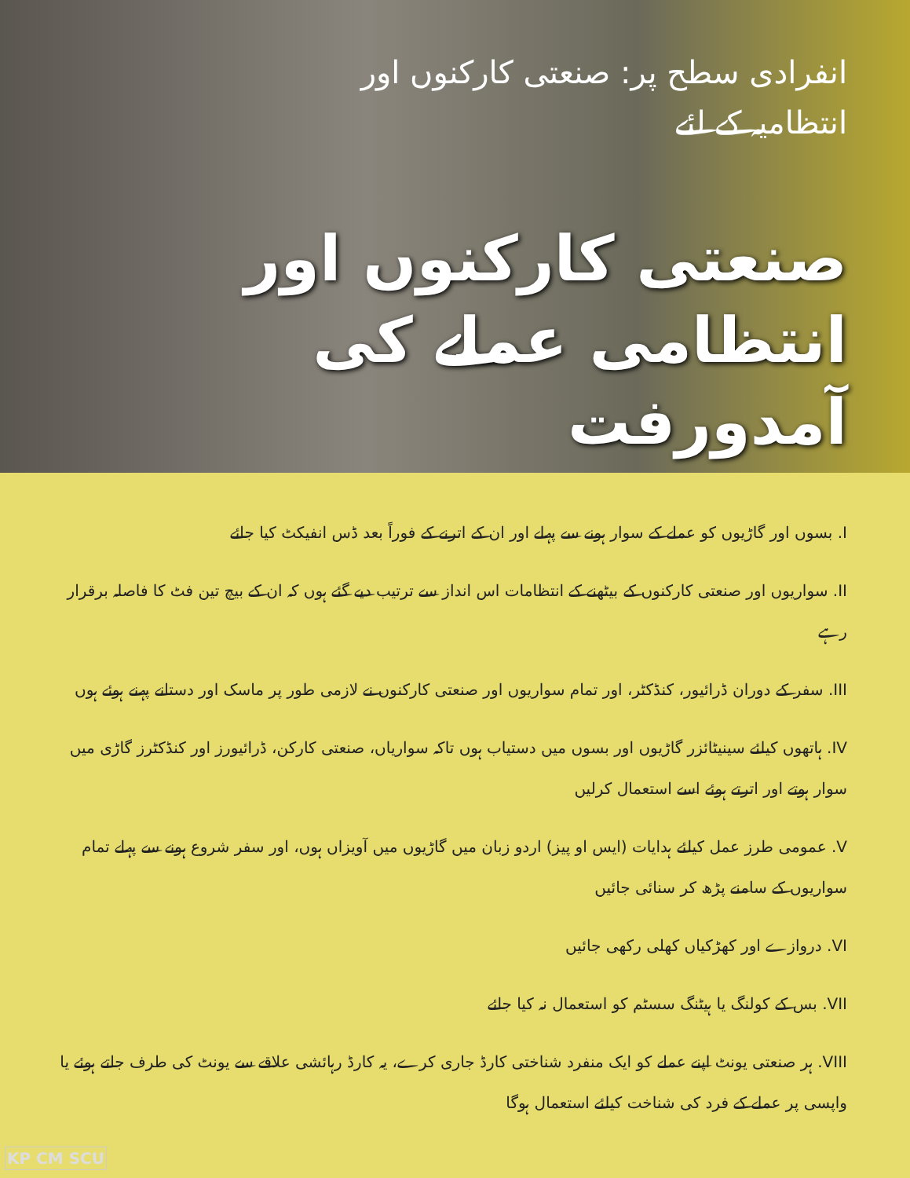انفرادی سطح پر: صنعتی کارکنوں اور
انتظامیہ کے لئے
صنعتی کارکنوں اور انتظامی عملے کی آمدورفت
I. بسوں اور گاڑیوں کو عملے کے سوار ہونے سے پہلے اور ان کے اترنے کے فوراً بعد ڈس انفیکٹ کیا جائے
II. سواریوں اور صنعتی کارکنوں کے بیٹھنے کے انتظامات اس انداز سے ترتیب دیے گئے ہوں کہ ان کے بیچ تین فٹ کا فاصلہ برقرار رہے
III. سفر کے دوران ڈرائیور، کنڈکٹر، اور تمام سواریوں اور صنعتی کارکنوں نے لازمی طور پر ماسک اور دستانے پہنے ہوئے ہوں
IV. ہاتھوں کیلئے سینیٹائزر گاڑیوں اور بسوں میں دستیاب ہوں تاکہ سواریاں، صنعتی کارکن، ڈرائیورز اور کنڈکٹرز گاڑی میں سوار ہوتے اور اترتے ہوئے اسے استعمال کرلیں
V. عمومی طرز عمل کیلئے ہدایات (ایس او پیز) اردو زبان میں گاڑیوں میں آویزاں ہوں، اور سفر شروع ہونے سے پہلے تمام سواریوں کے سامنے پڑھ کر سنائی جائیں
VI. دروازے اور کھڑکیاں کھلی رکھی جائیں
VII. بس کے کولنگ یا ہیٹنگ سسٹم کو استعمال نہ کیا جائے
VIII. ہر صنعتی یونٹ اپنے عملے کو ایک منفرد شناختی کارڈ جاری کرے، یہ کارڈ رہائشی علاقے سے یونٹ کی طرف جاتے ہوئے یا واپسی پر عملے کے فرد کی شناخت کیلئے استعمال ہوگا
KP CM SCU